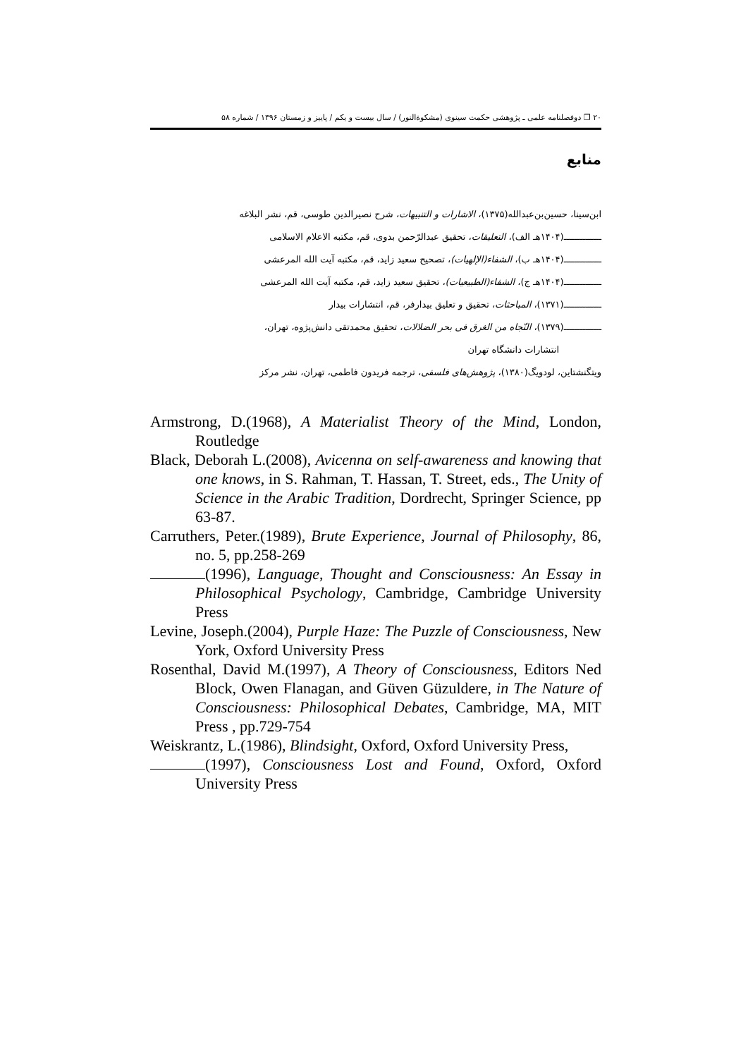۲۰ ❐ دوفصلنامه علمی ـ پژوهشی حکمت سینوی (مشکوةالنور) / سال بیست و یکم / پاییز و زمستان ۱۳۹۶ / شماره ۵۸
منابع
ابن‌سینا، حسین‌بن‌عبدالله(۱۳۷۵)، الاشارات و التنبیهات، شرح نصیرالدین طوسی، قم، نشر البلاغه
ــــــــــــــ(۱۴۰۴هـ الف)، التعلیقات، تحقیق عبدالرّحمن بدوی، قم، مکتبه الاعلام الاسلامی
ــــــــــــــ(۱۴۰۴هـ ب)، الشفاء(الإلهیات)، تصحیح سعید زاید، قم، مکتبه آیت الله المرعشی
ــــــــــــــ(۱۴۰۴هـ ج)، الشفاء(الطبیعیات)، تحقیق سعید زاید، قم، مکتبه آیت الله المرعشی
ــــــــــــــ(۱۳۷۱)، المباحثات، تحقیق و تعلیق بیدارفر، قم، انتشارات بیدار
ــــــــــــــ(۱۳۷۹)، النّجاه من الغرق فی بحر الضلالات، تحقیق محمدتقی دانش‌پژوه، تهران،
انتشارات دانشگاه تهران
ویتگنشتاین، لودویگ(۱۳۸۰)، پژوهش‌های فلسفی، ترجمه فریدون فاطمی، تهران، نشر مرکز
Armstrong, D.(1968), A Materialist Theory of the Mind, London, Routledge
Black, Deborah L.(2008), Avicenna on self-awareness and knowing that one knows, in S. Rahman, T. Hassan, T. Street, eds., The Unity of Science in the Arabic Tradition, Dordrecht, Springer Science, pp 63-87.
Carruthers, Peter.(1989), Brute Experience, Journal of Philosophy, 86, no. 5, pp.258-269
(1996), Language, Thought and Consciousness: An Essay in Philosophical Psychology, Cambridge, Cambridge University Press
Levine, Joseph.(2004), Purple Haze: The Puzzle of Consciousness, New York, Oxford University Press
Rosenthal, David M.(1997), A Theory of Consciousness, Editors Ned Block, Owen Flanagan, and Güven Güzuldere, in The Nature of Consciousness: Philosophical Debates, Cambridge, MA, MIT Press , pp.729-754
Weiskrantz, L.(1986), Blindsight, Oxford, Oxford University Press,
(1997), Consciousness Lost and Found, Oxford, Oxford University Press